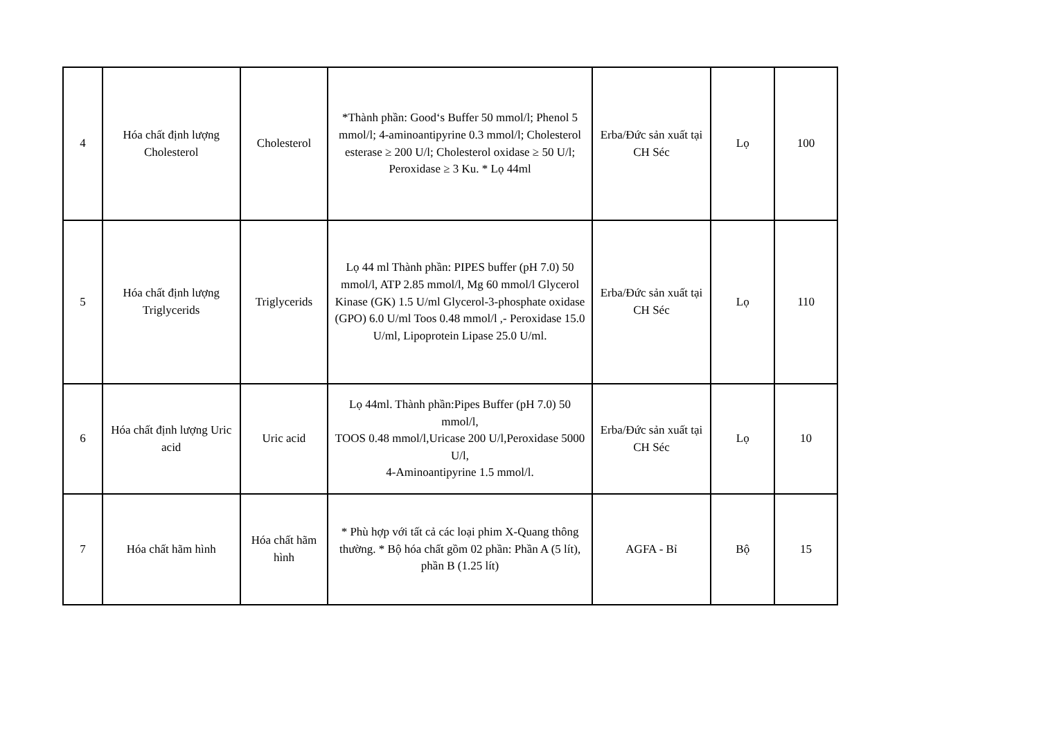| 4 | Hóa chất định lượng Cholesterol | Cholesterol | *Thành phần: Good‘s Buffer 50 mmol/l; Phenol 5 mmol/l; 4-aminoantipyrine 0.3 mmol/l; Cholesterol esterase ≥ 200 U/l; Cholesterol oxidase ≥ 50 U/l; Peroxidase ≥ 3 Ku. * Lọ 44ml | Erba/Đức sản xuất tại CH Séc | Lọ | 100 |
| 5 | Hóa chất định lượng Triglycerids | Triglycerids | Lọ 44 ml Thành phần: PIPES buffer (pH 7.0) 50 mmol/l, ATP 2.85 mmol/l, Mg 60 mmol/l Glycerol Kinase (GK) 1.5 U/ml Glycerol-3-phosphate oxidase (GPO) 6.0 U/ml Toos 0.48 mmol/l ,- Peroxidase 15.0 U/ml, Lipoprotein Lipase 25.0 U/ml. | Erba/Đức sản xuất tại CH Séc | Lọ | 110 |
| 6 | Hóa chất định lượng Uric acid | Uric acid | Lọ 44ml. Thành phần:Pipes Buffer (pH 7.0) 50 mmol/l, TOOS 0.48 mmol/l,Uricase 200 U/l,Peroxidase 5000 U/l, 4-Aminoantipyrine 1.5 mmol/l. | Erba/Đức sản xuất tại CH Séc | Lọ | 10 |
| 7 | Hóa chất hãm hình | Hóa chất hãm hình | * Phù hợp với tất cả các loại phim X-Quang thông thường. * Bộ hóa chất gồm 02 phần: Phần A (5 lít), phần B (1.25 lít) | AGFA - Bỉ | Bộ | 15 |